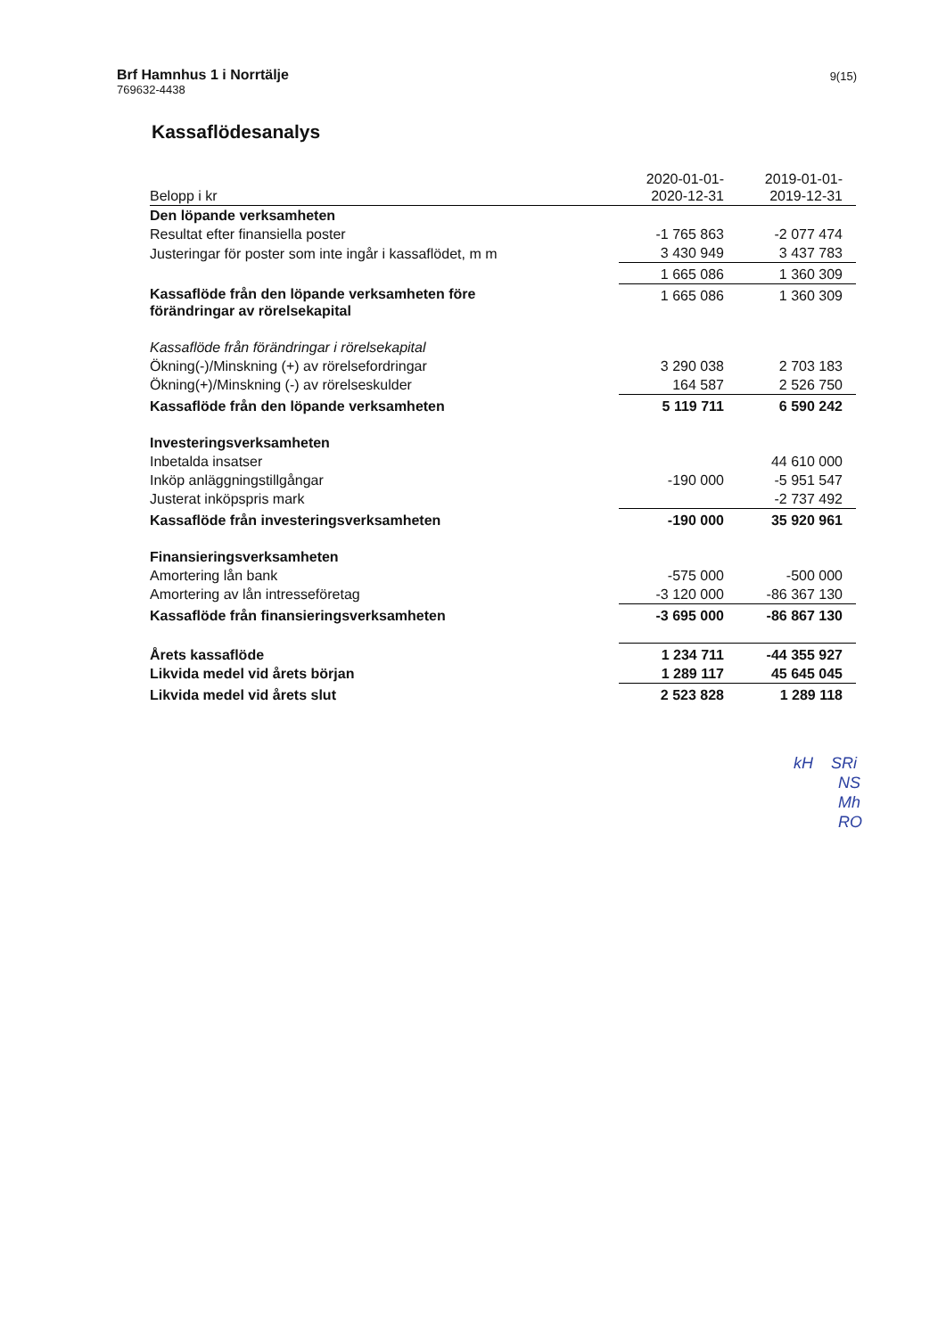Brf Hamnhus 1 i Norrtälje
769632-4438
9(15)
Kassaflödesanalys
| Belopp i kr | 2020-01-01- 2020-12-31 | 2019-01-01- 2019-12-31 |
| Den löpande verksamheten | | |
| Resultat efter finansiella poster | -1 765 863 | -2 077 474 |
| Justeringar för poster som inte ingår i kassaflödet, m m | 3 430 949 | 3 437 783 |
| | 1 665 086 | 1 360 309 |
| Kassaflöde från den löpande verksamheten före förändringar av rörelsekapital | 1 665 086 | 1 360 309 |
| Kassaflöde från förändringar i rörelsekapital | | |
| Ökning(-)/Minskning (+) av rörelsefordringar | 3 290 038 | 2 703 183 |
| Ökning(+)/Minskning (-) av rörelseskulder | 164 587 | 2 526 750 |
| Kassaflöde från den löpande verksamheten | 5 119 711 | 6 590 242 |
| Investeringsverksamheten | | |
| Inbetalda insatser | | 44 610 000 |
| Inköp anläggningstillgångar | -190 000 | -5 951 547 |
| Justerat inköpspris mark | | -2 737 492 |
| Kassaflöde från investeringsverksamheten | -190 000 | 35 920 961 |
| Finansieringsverksamheten | | |
| Amortering lån bank | -575 000 | -500 000 |
| Amortering av lån intresseföretag | -3 120 000 | -86 367 130 |
| Kassaflöde från finansieringsverksamheten | -3 695 000 | -86 867 130 |
| Årets kassaflöde | 1 234 711 | -44 355 927 |
| Likvida medel vid årets början | 1 289 117 | 45 645 045 |
| Likvida medel vid årets slut | 2 523 828 | 1 289 118 |
kH SRi
NS
Mh
RO